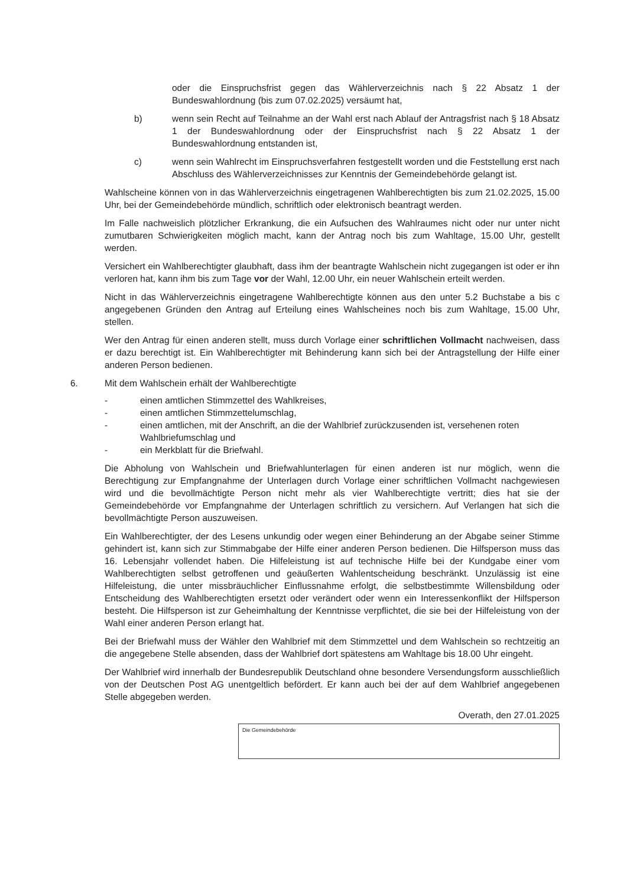oder die Einspruchsfrist gegen das Wählerverzeichnis nach § 22 Absatz 1 der Bundeswahlordnung (bis zum 07.02.2025) versäumt hat,
b) wenn sein Recht auf Teilnahme an der Wahl erst nach Ablauf der Antragsfrist nach § 18 Absatz 1 der Bundeswahlordnung oder der Einspruchsfrist nach § 22 Absatz 1 der Bundeswahlordnung entstanden ist,
c) wenn sein Wahlrecht im Einspruchsverfahren festgestellt worden und die Feststellung erst nach Abschluss des Wählerverzeichnisses zur Kenntnis der Gemeindebehörde gelangt ist.
Wahlscheine können von in das Wählerverzeichnis eingetragenen Wahlberechtigten bis zum 21.02.2025, 15.00 Uhr, bei der Gemeindebehörde mündlich, schriftlich oder elektronisch beantragt werden.
Im Falle nachweislich plötzlicher Erkrankung, die ein Aufsuchen des Wahlraumes nicht oder nur unter nicht zumutbaren Schwierigkeiten möglich macht, kann der Antrag noch bis zum Wahltage, 15.00 Uhr, gestellt werden.
Versichert ein Wahlberechtigter glaubhaft, dass ihm der beantragte Wahlschein nicht zugegangen ist oder er ihn verloren hat, kann ihm bis zum Tage vor der Wahl, 12.00 Uhr, ein neuer Wahlschein erteilt werden.
Nicht in das Wählerverzeichnis eingetragene Wahlberechtigte können aus den unter 5.2 Buchstabe a bis c angegebenen Gründen den Antrag auf Erteilung eines Wahlscheines noch bis zum Wahltage, 15.00 Uhr, stellen.
Wer den Antrag für einen anderen stellt, muss durch Vorlage einer schriftlichen Vollmacht nachweisen, dass er dazu berechtigt ist. Ein Wahlberechtigter mit Behinderung kann sich bei der Antragstellung der Hilfe einer anderen Person bedienen.
6. Mit dem Wahlschein erhält der Wahlberechtigte
- einen amtlichen Stimmzettel des Wahlkreises,
- einen amtlichen Stimmzettelumschlag,
- einen amtlichen, mit der Anschrift, an die der Wahlbrief zurückzusenden ist, versehenen roten Wahlbriefumschlag und
- ein Merkblatt für die Briefwahl.
Die Abholung von Wahlschein und Briefwahlunterlagen für einen anderen ist nur möglich, wenn die Berechtigung zur Empfangnahme der Unterlagen durch Vorlage einer schriftlichen Vollmacht nachgewiesen wird und die bevollmächtigte Person nicht mehr als vier Wahlberechtigte vertritt; dies hat sie der Gemeindebehörde vor Empfangnahme der Unterlagen schriftlich zu versichern. Auf Verlangen hat sich die bevollmächtigte Person auszuweisen.
Ein Wahlberechtigter, der des Lesens unkundig oder wegen einer Behinderung an der Abgabe seiner Stimme gehindert ist, kann sich zur Stimmabgabe der Hilfe einer anderen Person bedienen. Die Hilfsperson muss das 16. Lebensjahr vollendet haben. Die Hilfeleistung ist auf technische Hilfe bei der Kundgabe einer vom Wahlberechtigten selbst getroffenen und geäußerten Wahlentscheidung beschränkt. Unzulässig ist eine Hilfeleistung, die unter missbräuchlicher Einflussnahme erfolgt, die selbstbestimmte Willensbildung oder Entscheidung des Wahlberechtigten ersetzt oder verändert oder wenn ein Interessenkonflikt der Hilfsperson besteht. Die Hilfsperson ist zur Geheimhaltung der Kenntnisse verpflichtet, die sie bei der Hilfeleistung von der Wahl einer anderen Person erlangt hat.
Bei der Briefwahl muss der Wähler den Wahlbrief mit dem Stimmzettel und dem Wahlschein so rechtzeitig an die angegebene Stelle absenden, dass der Wahlbrief dort spätestens am Wahltage bis 18.00 Uhr eingeht.
Der Wahlbrief wird innerhalb der Bundesrepublik Deutschland ohne besondere Versendungsform ausschließlich von der Deutschen Post AG unentgeltlich befördert. Er kann auch bei der auf dem Wahlbrief angegebenen Stelle abgegeben werden.
Overath, den 27.01.2025
Die Gemeindebehörde